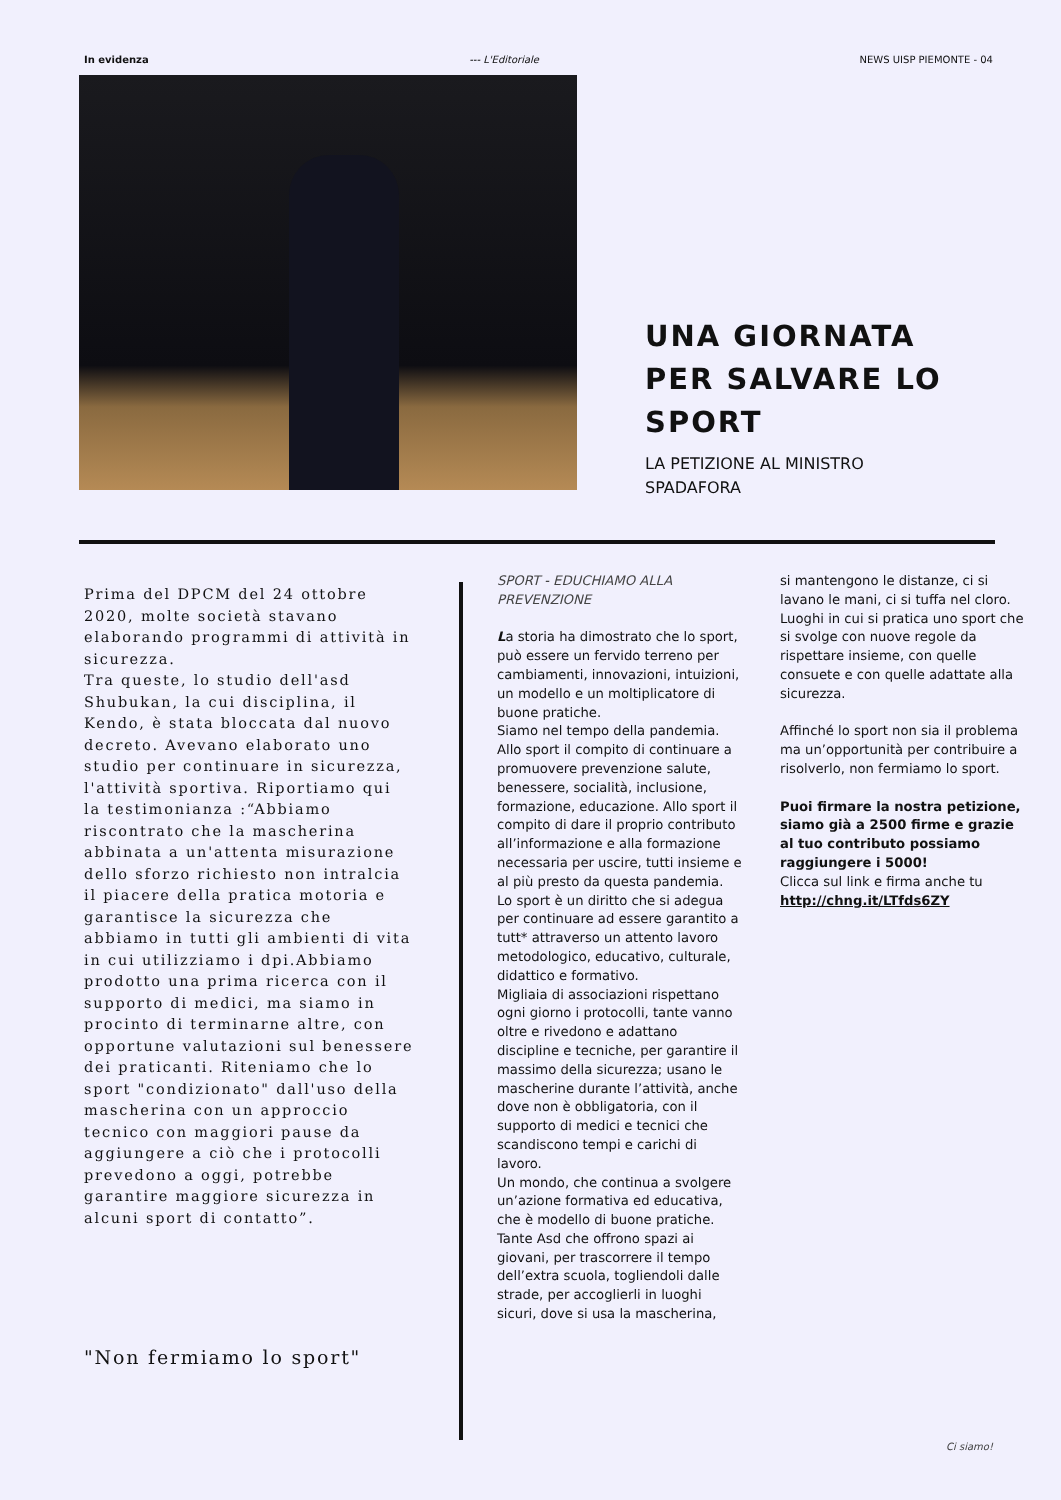In evidenza --- L'Editoriale NEWS UISP PIEMONTE - 04
UNA GIORNATA
PER SALVARE LO
SPORT
LA PETIZIONE AL MINISTRO
SPADAFORA
Prima del DPCM del 24 ottobre 2020, molte società stavano elaborando programmi di attività in sicurezza.
Tra queste, lo studio dell'asd Shubukan, la cui disciplina, il Kendo, è stata bloccata dal nuovo decreto. Avevano elaborato uno studio per continuare in sicurezza, l'attività sportiva. Riportiamo qui la testimonianza :“Abbiamo riscontrato che la mascherina abbinata a un'attenta misurazione dello sforzo richiesto non intralcia il piacere della pratica motoria e garantisce la sicurezza che abbiamo in tutti gli ambienti di vita in cui utilizziamo i dpi.Abbiamo prodotto una prima ricerca con il supporto di medici, ma siamo in procinto di terminarne altre, con opportune valutazioni sul benessere dei praticanti. Riteniamo che lo sport "condizionato" dall'uso della mascherina con un approccio tecnico con maggiori pause da aggiungere a ciò che i protocolli prevedono a oggi, potrebbe garantire maggiore sicurezza in alcuni sport di contatto”.
"Non fermiamo lo sport"
SPORT - EDUCHIAMO ALLA PREVENZIONE
La storia ha dimostrato che lo sport, può essere un fervido terreno per cambiamenti, innovazioni, intuizioni, un modello e un moltiplicatore di buone pratiche.
Siamo nel tempo della pandemia.
Allo sport il compito di continuare a promuovere prevenzione salute, benessere, socialità, inclusione, formazione, educazione. Allo sport il compito di dare il proprio contributo all’informazione e alla formazione necessaria per uscire, tutti insieme e al più presto da questa pandemia.
Lo sport è un diritto che si adegua per continuare ad essere garantito a tutt* attraverso un attento lavoro metodologico, educativo, culturale, didattico e formativo.
Migliaia di associazioni rispettano ogni giorno i protocolli, tante vanno oltre e rivedono e adattano discipline e tecniche, per garantire il massimo della sicurezza; usano le mascherine durante l’attività, anche dove non è obbligatoria, con il supporto di medici e tecnici che scandiscono tempi e carichi di lavoro.
Un mondo, che continua a svolgere un’azione formativa ed educativa, che è modello di buone pratiche.
Tante Asd che offrono spazi ai giovani, per trascorrere il tempo dell’extra scuola, togliendoli dalle strade, per accoglierli in luoghi sicuri, dove si usa la mascherina,
si mantengono le distanze, ci si lavano le mani, ci si tuffa nel cloro. Luoghi in cui si pratica uno sport che si svolge con nuove regole da rispettare insieme, con quelle consuete e con quelle adattate alla sicurezza.
Affinché lo sport non sia il problema ma un’opportunità per contribuire a risolverlo, non fermiamo lo sport.
Puoi firmare la nostra petizione, siamo già a 2500 firme e grazie al tuo contributo possiamo raggiungere i 5000!
Clicca sul link e firma anche tu
http://chng.it/LTfds6ZY
Ci siamo!